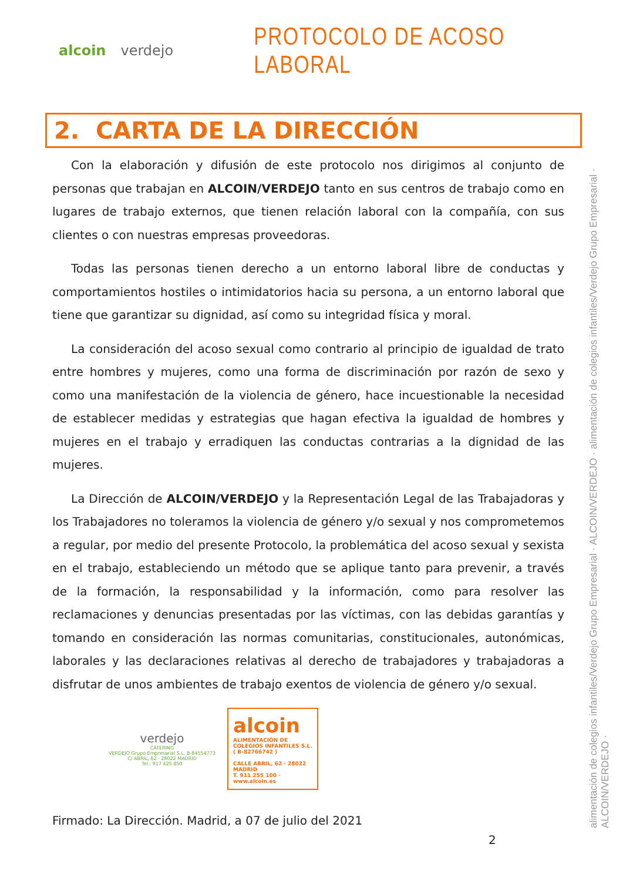alcoin verdejo
PROTOCOLO DE ACOSO LABORAL
2. CARTA DE LA DIRECCIÓN
Con la elaboración y difusión de este protocolo nos dirigimos al conjunto de personas que trabajan en ALCOIN/VERDEJO tanto en sus centros de trabajo como en lugares de trabajo externos, que tienen relación laboral con la compañía, con sus clientes o con nuestras empresas proveedoras.
Todas las personas tienen derecho a un entorno laboral libre de conductas y comportamientos hostiles o intimidatorios hacia su persona, a un entorno laboral que tiene que garantizar su dignidad, así como su integridad física y moral.
La consideración del acoso sexual como contrario al principio de igualdad de trato entre hombres y mujeres, como una forma de discriminación por razón de sexo y como una manifestación de la violencia de género, hace incuestionable la necesidad de establecer medidas y estrategias que hagan efectiva la igualdad de hombres y mujeres en el trabajo y erradiquen las conductas contrarias a la dignidad de las mujeres.
La Dirección de ALCOIN/VERDEJO y la Representación Legal de las Trabajadoras y los Trabajadores no toleramos la violencia de género y/o sexual y nos comprometemos a regular, por medio del presente Protocolo, la problemática del acoso sexual y sexista en el trabajo, estableciendo un método que se aplique tanto para prevenir, a través de la formación, la responsabilidad y la información, como para resolver las reclamaciones y denuncias presentadas por las víctimas, con las debidas garantías y tomando en consideración las normas comunitarias, constitucionales, autonómicas, laborales y las declaraciones relativas al derecho de trabajadores y trabajadoras a disfrutar de unos ambientes de trabajo exentos de violencia de género y/o sexual.
verdejo
CATERING
VERDEJO Grupo Empresarial S.L. B-84554773
C/ ABRIL, 62 · 28022 MADRID
Tel.: 917 425 850
alcoin
ALIMENTACIÓN DE COLEGIOS INFANTILES S.L. ( B-82766742 )
CALLE ABRIL, 62 · 28022 MADRID
T. 911 255 100 · www.alcoin.es
Firmado: La Dirección. Madrid, a 07 de julio del 2021
2
alimentación de colegios infantiles/Verdejo Grupo Empresarial · ALCOIN/VERDEJO · alimentación de colegios infantiles/Verdejo Grupo Empresarial · ALCOIN/VERDEJO ·